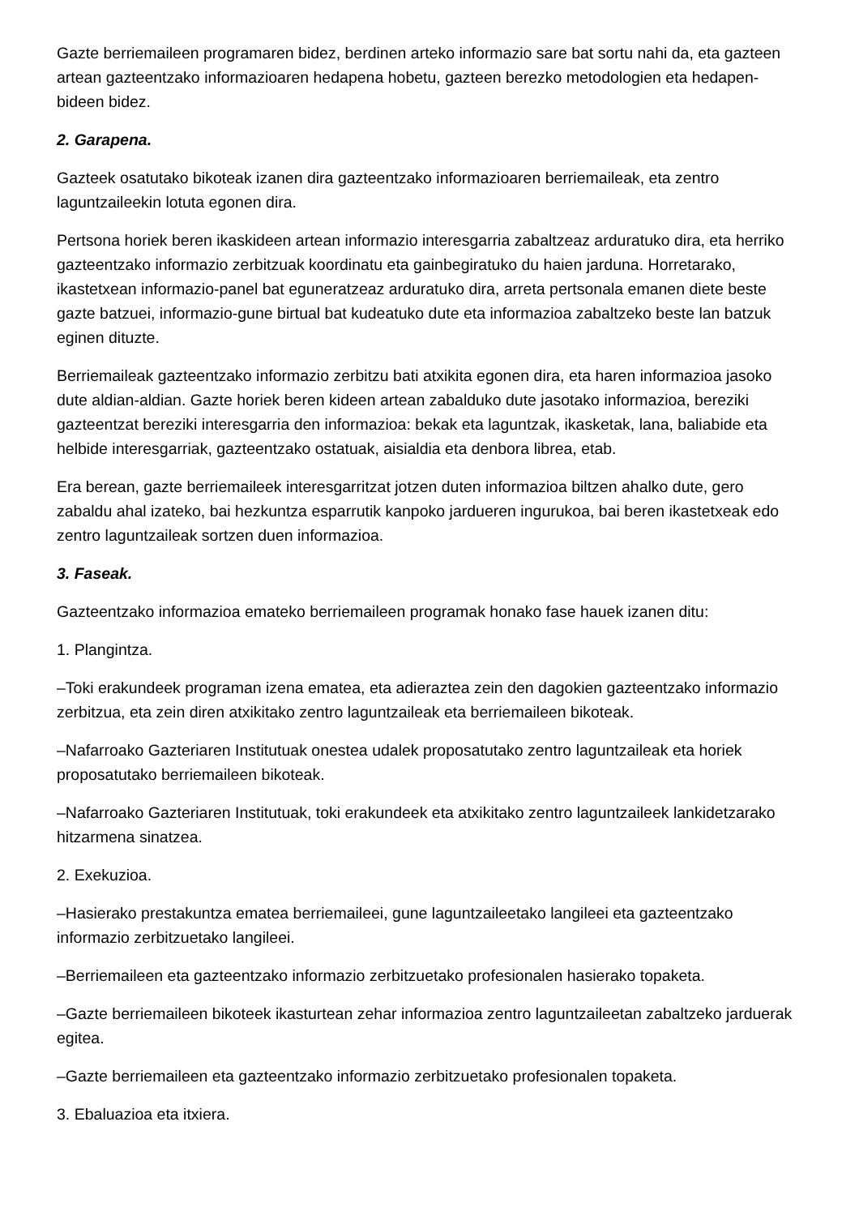Gazte berriemaileen programaren bidez, berdinen arteko informazio sare bat sortu nahi da, eta gazteen artean gazteentzako informazioaren hedapena hobetu, gazteen berezko metodologien eta hedapen-bideen bidez.
2. Garapena.
Gazteek osatutako bikoteak izanen dira gazteentzako informazioaren berriemaileak, eta zentro laguntzaileekin lotuta egonen dira.
Pertsona horiek beren ikaskideen artean informazio interesgarria zabaltzeaz arduratuko dira, eta herriko gazteentzako informazio zerbitzuak koordinatu eta gainbegiratuko du haien jarduna. Horretarako, ikastetxean informazio-panel bat eguneratzeaz arduratuko dira, arreta pertsonala emanen diete beste gazte batzuei, informazio-gune birtual bat kudeatuko dute eta informazioa zabaltzeko beste lan batzuk eginen dituzte.
Berriemaileak gazteentzako informazio zerbitzu bati atxikita egonen dira, eta haren informazioa jasoko dute aldian-aldian. Gazte horiek beren kideen artean zabalduko dute jasotako informazioa, bereziki gazteentzat bereziki interesgarria den informazioa: bekak eta laguntzak, ikasketak, lana, baliabide eta helbide interesgarriak, gazteentzako ostatuak, aisialdia eta denbora librea, etab.
Era berean, gazte berriemaileek interesgarritzat jotzen duten informazioa biltzen ahalko dute, gero zabaldu ahal izateko, bai hezkuntza esparrutik kanpoko jardueren ingurukoa, bai beren ikastetxeak edo zentro laguntzaileak sortzen duen informazioa.
3. Faseak.
Gazteentzako informazioa emateko berriemaileen programak honako fase hauek izanen ditu:
1. Plangintza.
–Toki erakundeek programan izena ematea, eta adieraztea zein den dagokien gazteentzako informazio zerbitzua, eta zein diren atxikitako zentro laguntzaileak eta berriemaileen bikoteak.
–Nafarroako Gazteriaren Institutuak onestea udalek proposatutako zentro laguntzaileak eta horiek proposatutako berriemaileen bikoteak.
–Nafarroako Gazteriaren Institutuak, toki erakundeek eta atxikitako zentro laguntzaileek lankidetzarako hitzarmena sinatzea.
2. Exekuzioa.
–Hasierako prestakuntza ematea berriemaileei, gune laguntzaileetako langileei eta gazteentzako informazio zerbitzuetako langileei.
–Berriemaileen eta gazteentzako informazio zerbitzuetako profesionalen hasierako topaketa.
–Gazte berriemaileen bikoteek ikasturtean zehar informazioa zentro laguntzaileetan zabaltzeko jarduerak egitea.
–Gazte berriemaileen eta gazteentzako informazio zerbitzuetako profesionalen topaketa.
3. Ebaluazioa eta itxiera.